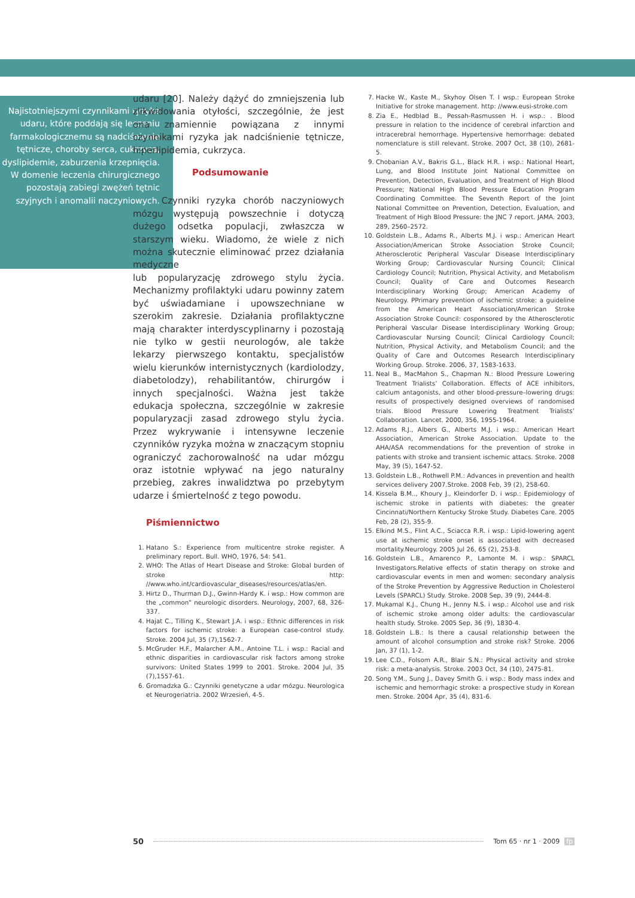Najistotniejszymi czynnikami ryzyka udaru, które poddają się leczeniu farmakologicznemu są nadciśnienie tętnicze, choroby serca, cukrzyca, dyslipidemie, zaburzenia krzepnięcia. W domenie leczenia chirurgicznego pozostają zabiegi zwężeń tętnic szyjnych i anomalii naczyniowych.
udaru [20]. Należy dążyć do zmniejszenia lub zlikwidowania otyłości, szczególnie, że jest ona znamiennie powiązana z innymi czynnikami ryzyka jak nadciśnienie tętnicze, hiperlipidemia, cukrzyca.
Podsumowanie
Czynniki ryzyka chorób naczyniowych mózgu występują powszechnie i dotyczą dużego odsetka populacji, zwłaszcza w starszym wieku. Wiadomo, że wiele z nich można skutecznie eliminować przez działania medyczne
lub popularyzację zdrowego stylu życia. Mechanizmy profilaktyki udaru powinny zatem być uświadamiane i upowszechniane w szerokim zakresie. Działania profilaktyczne mają charakter interdyscyplinarny i pozostają nie tylko w gestii neurologów, ale także lekarzy pierwszego kontaktu, specjalistów wielu kierunków internistycznych (kardiolodzy, diabetolodzy), rehabilitantów, chirurgów i innych specjalności. Ważna jest także edukacja społeczna, szczególnie w zakresie popularyzacji zasad zdrowego stylu życia. Przez wykrywanie i intensywne leczenie czynników ryzyka można w znaczącym stopniu ograniczyć zachorowalność na udar mózgu oraz istotnie wpływać na jego naturalny przebieg, zakres inwalidztwa po przebytym udarze i śmiertelność z tego powodu.
Piśmiennictwo
1. Hatano S.: Experience from multicentre stroke register. A preliminary report. Bull. WHO, 1976, 54: 541.
2. WHO: The Atlas of Heart Disease and Stroke: Global burden of stroke http: //www.who.int/cardiovascular_diseases/resources/atlas/en.
3. Hirtz D., Thurman D.J., Gwinn-Hardy K. i wsp.: How common are the „common” neurologic disorders. Neurology, 2007, 68, 326-337.
4. Hajat C., Tilling K., Stewart J.A. i wsp.: Ethnic differences in risk factors for ischemic stroke: a European case-control study. Stroke. 2004 Jul, 35 (7),1562-7.
5. McGruder H.F., Malarcher A.M., Antoine T.L. i wsp.: Racial and ethnic disparities in cardiovascular risk factors among stroke survivors: United States 1999 to 2001. Stroke. 2004 Jul, 35 (7),1557-61.
6. Gromadzka G.: Czynniki genetyczne a udar mózgu. Neurologica et Neurogeriatria. 2002 Wrzesień, 4-5.
7. Hacke W., Kaste M., Skyhoy Olsen T. I wsp.: European Stroke Initiative for stroke management. http: //www.eusi-stroke.com
8. Zia E., Hedblad B., Pessah-Rasmussen H. i wsp.: . Blood pressure in relation to the incidence of cerebral infarction and intracerebral hemorrhage. Hypertensive hemorrhage: debated nomenclature is still relevant. Stroke. 2007 Oct, 38 (10), 2681-5.
9. Chobanian A.V., Bakris G.L., Black H.R. i wsp.: National Heart, Lung, and Blood Institute Joint National Committee on Prevention, Detection, Evaluation, and Treatment of High Blood Pressure; National High Blood Pressure Education Program Coordinating Committee. The Seventh Report of the Joint National Committee on Prevention, Detection, Evaluation, and Treatment of High Blood Pressure: the JNC 7 report. JAMA. 2003, 289, 2560–2572.
10. Goldstein L.B., Adams R., Alberts M.J. i wsp.: American Heart Association/American Stroke Association Stroke Council; Atherosclerotic Peripheral Vascular Disease Interdisciplinary Working Group; Cardiovascular Nursing Council; Clinical Cardiology Council; Nutrition, Physical Activity, and Metabolism Council; Quality of Care and Outcomes Research Interdisciplinary Working Group; American Academy of Neurology. PPrimary prevention of ischemic stroke: a guideline from the American Heart Association/American Stroke Association Stroke Council: cosponsored by the Atherosclerotic Peripheral Vascular Disease Interdisciplinary Working Group; Cardiovascular Nursing Council; Clinical Cardiology Council; Nutrition, Physical Activity, and Metabolism Council; and the Quality of Care and Outcomes Research Interdisciplinary Working Group. Stroke. 2006, 37, 1583-1633.
11. Neal B., MacMahon S., Chapman N.: Blood Pressure Lowering Treatment Trialists’ Collaboration. Effects of ACE inhibitors, calcium antagonists, and other blood-pressure–lowering drugs: results of prospectively designed overviews of randomised trials. Blood Pressure Lowering Treatment Trialists’ Collaboration. Lancet. 2000, 356, 1955-1964.
12. Adams R.J., Albers G., Alberts M.J. i wsp.: American Heart Association, American Stroke Association. Update to the AHA/ASA recommendations for the prevention of stroke in patients with stroke and transient ischemic attacs. Stroke. 2008 May, 39 (5), 1647-52.
13. Goldstein L.B., Rothwell P.M.: Advances in prevention and health services delivery 2007.Stroke. 2008 Feb, 39 (2), 258-60.
14. Kissela B.M.., Khoury J., Kleindorfer D. i wsp.: Epidemiology of ischemic stroke in patients with diabetes: the greater Cincinnati/Northern Kentucky Stroke Study. Diabetes Care. 2005 Feb, 28 (2), 355-9.
15. Elkind M.S., Flint A.C., Sciacca R.R. i wsp.: Lipid-lowering agent use at ischemic stroke onset is associated with decreased mortality.Neurology. 2005 Jul 26, 65 (2), 253-8.
16. Goldstein L.B., Amarenco P., Lamonte M. i wsp.: SPARCL Investigators.Relative effects of statin therapy on stroke and cardiovascular events in men and women: secondary analysis of the Stroke Prevention by Aggressive Reduction in Cholesterol Levels (SPARCL) Study. Stroke. 2008 Sep, 39 (9), 2444-8.
17. Mukamal K.J., Chung H., Jenny N.S. i wsp.: Alcohol use and risk of ischemic stroke among older adults: the cardiovascular health study. Stroke. 2005 Sep, 36 (9), 1830-4.
18. Goldstein L.B.: Is there a causal relationship between the amount of alcohol consumption and stroke risk? Stroke. 2006 Jan, 37 (1), 1-2.
19. Lee C.D., Folsom A.R., Blair S.N.: Physical activity and stroke risk: a meta-analysis. Stroke. 2003 Oct, 34 (10), 2475-81.
20. Song Y.M., Sung J., Davey Smith G. i wsp.: Body mass index and ischemic and hemorrhagic stroke: a prospective study in Korean men. Stroke. 2004 Apr, 35 (4), 831-6.
50 Tom 65 · nr 1 · 2009 fp